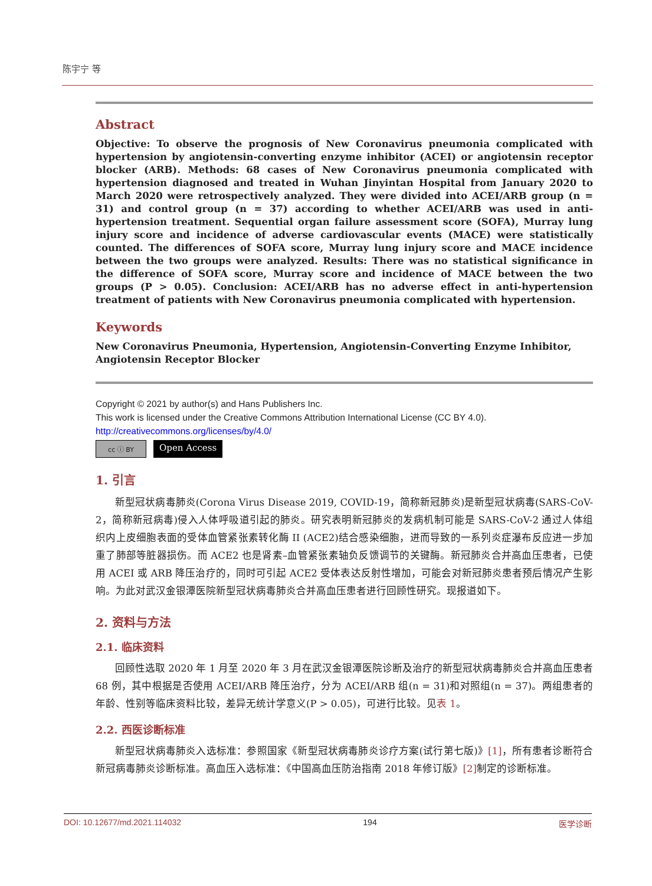陈宇宁 等
Abstract
Objective: To observe the prognosis of New Coronavirus pneumonia complicated with hypertension by angiotensin-converting enzyme inhibitor (ACEI) or angiotensin receptor blocker (ARB). Methods: 68 cases of New Coronavirus pneumonia complicated with hypertension diagnosed and treated in Wuhan Jinyintan Hospital from January 2020 to March 2020 were retrospectively analyzed. They were divided into ACEI/ARB group (n = 31) and control group (n = 37) according to whether ACEI/ARB was used in anti-hypertension treatment. Sequential organ failure assessment score (SOFA), Murray lung injury score and incidence of adverse cardiovascular events (MACE) were statistically counted. The differences of SOFA score, Murray lung injury score and MACE incidence between the two groups were analyzed. Results: There was no statistical significance in the difference of SOFA score, Murray score and incidence of MACE between the two groups (P > 0.05). Conclusion: ACEI/ARB has no adverse effect in anti-hypertension treatment of patients with New Coronavirus pneumonia complicated with hypertension.
Keywords
New Coronavirus Pneumonia, Hypertension, Angiotensin-Converting Enzyme Inhibitor,
Angiotensin Receptor Blocker
Copyright © 2021 by author(s) and Hans Publishers Inc.
This work is licensed under the Creative Commons Attribution International License (CC BY 4.0).
http://creativecommons.org/licenses/by/4.0/
cc ⓘ BY
Open Access
1. 引言
新型冠状病毒肺炎(Corona Virus Disease 2019, COVID-19，简称新冠肺炎)是新型冠状病毒(SARS-CoV-2，简称新冠病毒)侵入人体呼吸道引起的肺炎。研究表明新冠肺炎的发病机制可能是 SARS-CoV-2 通过人体组织内上皮细胞表面的受体血管紧张素转化酶 II (ACE2)结合感染细胞，进而导致的一系列炎症瀑布反应进一步加重了肺部等脏器损伤。而 ACE2 也是肾素–血管紧张素轴负反馈调节的关键酶。新冠肺炎合并高血压患者，已使用 ACEI 或 ARB 降压治疗的，同时可引起 ACE2 受体表达反射性增加，可能会对新冠肺炎患者预后情况产生影响。为此对武汉金银潭医院新型冠状病毒肺炎合并高血压患者进行回顾性研究。现报道如下。
2. 资料与方法
2.1. 临床资料
回顾性选取 2020 年 1 月至 2020 年 3 月在武汉金银潭医院诊断及治疗的新型冠状病毒肺炎合并高血压患者 68 例，其中根据是否使用 ACEI/ARB 降压治疗，分为 ACEI/ARB 组(n = 31)和对照组(n = 37)。两组患者的年龄、性别等临床资料比较，差异无统计学意义(P > 0.05)，可进行比较。见表 1。
2.2. 西医诊断标准
新型冠状病毒肺炎入选标准：参照国家《新型冠状病毒肺炎诊疗方案(试行第七版)》[1]，所有患者诊断符合新冠病毒肺炎诊断标准。高血压入选标准：《中国高血压防治指南 2018 年修订版》[2] 制定的诊断标准。
DOI: 10.12677/md.2021.114032 194 医学诊断